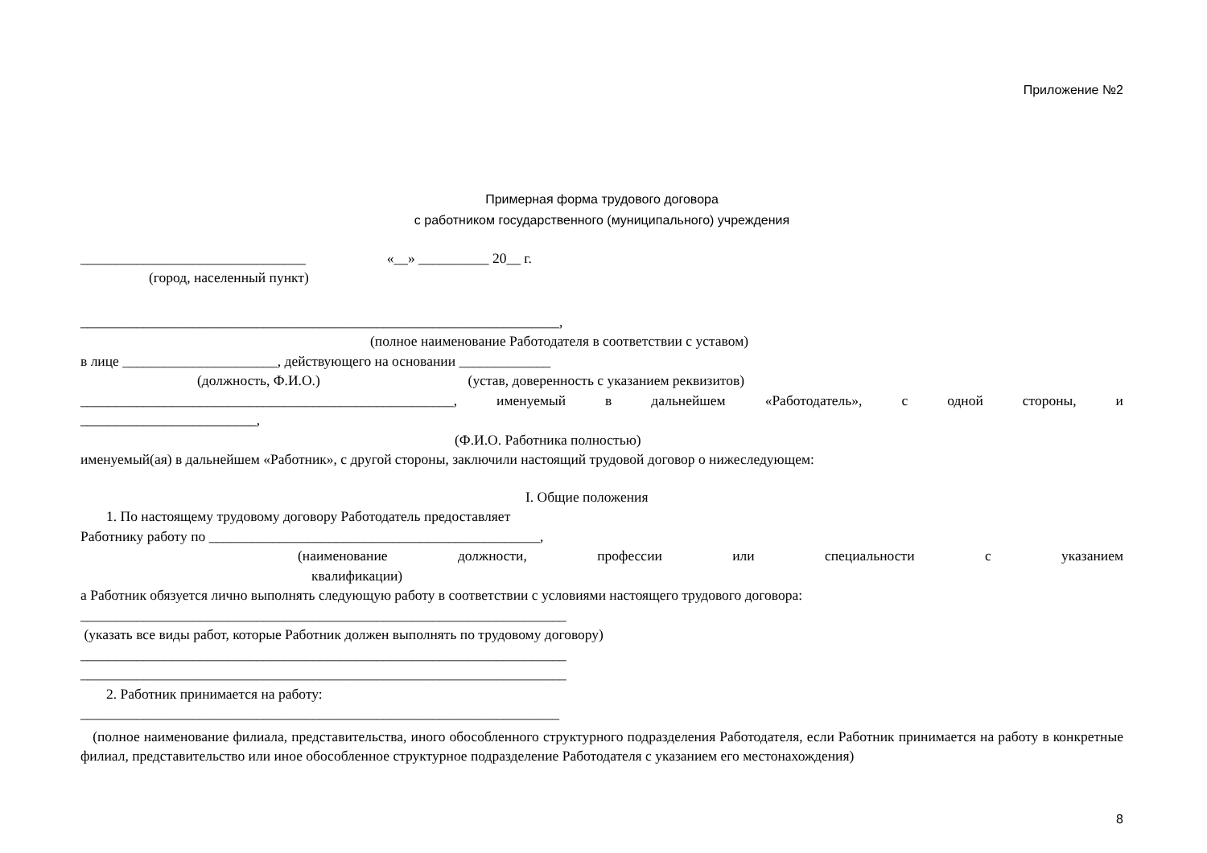Приложение №2
Примерная форма трудового договора
с работником государственного (муниципального) учреждения
________________________________ «__» __________ 20__ г.
(город, населенный пункт)
____________________________________________________________________,
(полное наименование Работодателя в соответствии с уставом)
в лице ______________________, действующего на основании _____________
(должность, Ф.И.О.) (устав, доверенность с указанием реквизитов)
_____________________________________________________, именуемый в дальнейшем «Работодатель», с одной стороны, и
_________________________,
(Ф.И.О. Работника полностью)
именуемый(ая) в дальнейшем «Работник», с другой стороны, заключили настоящий трудовой договор о нижеследующем:
I. Общие положения
1. По настоящему трудовому договору Работодатель предоставляет
Работнику работу по _______________________________________________,
(наименование должности, профессии или специальности с указанием
квалификации)
а Работник обязуется лично выполнять следующую работу в соответствии с условиями настоящего трудового договора:
_____________________________________________________________________
(указать все виды работ, которые Работник должен выполнять по трудовому договору)
_____________________________________________________________________
_____________________________________________________________________
2. Работник принимается на работу:
____________________________________________________________________
(полное наименование филиала, представительства, иного обособленного структурного подразделения Работодателя, если Работник принимается на работу в конкретные филиал, представительство или иное обособленное структурное подразделение Работодателя с указанием его местонахождения)
8